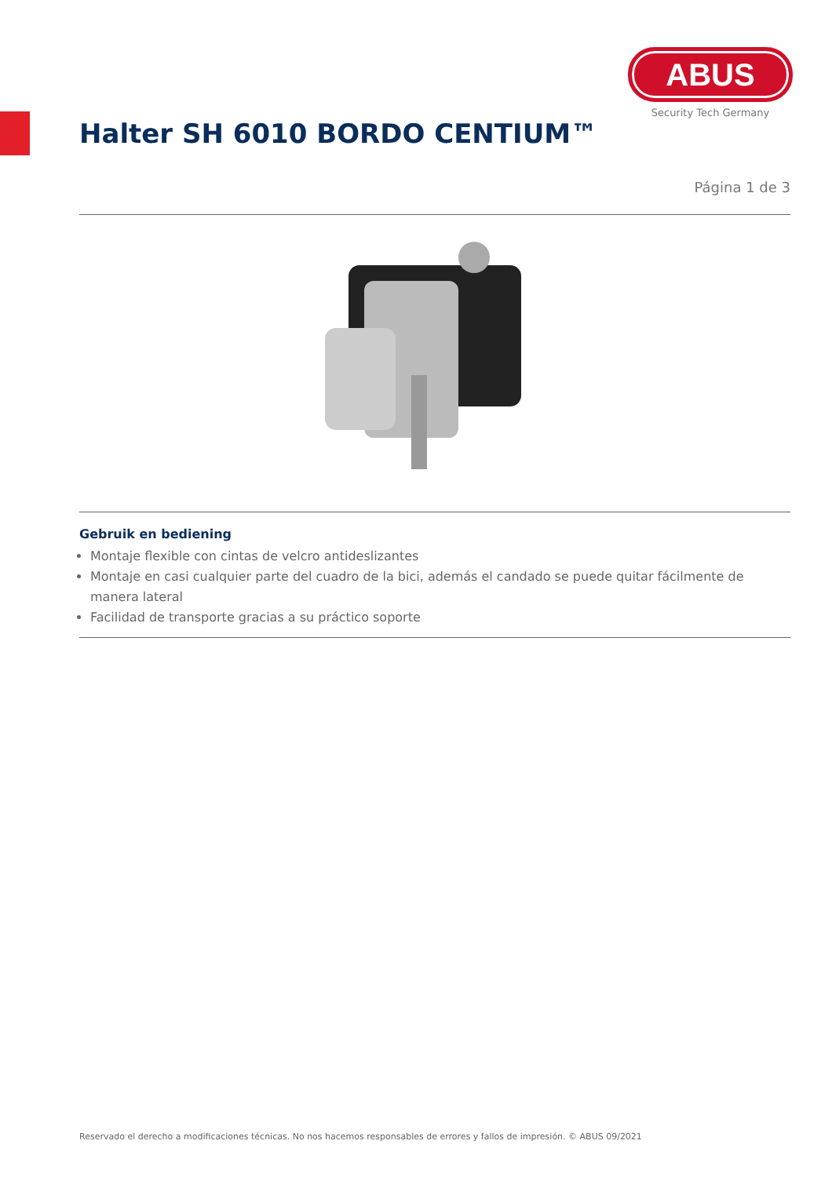ABUS
Security Tech Germany
Halter SH 6010 BORDO CENTIUM™
Página 1 de 3
Gebruik en bediening
Montaje flexible con cintas de velcro antideslizantes
Montaje en casi cualquier parte del cuadro de la bici, además el candado se puede quitar fácilmente de manera lateral
Facilidad de transporte gracias a su práctico soporte
Reservado el derecho a modificaciones técnicas. No nos hacemos responsables de errores y fallos de impresión. © ABUS 09/2021